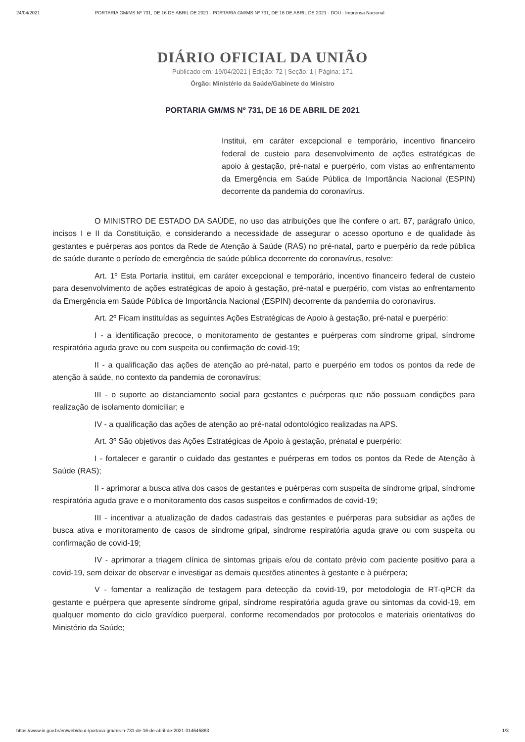24/04/2021 PORTARIA GM/MS Nº 731, DE 16 DE ABRIL DE 2021 - PORTARIA GM/MS Nº 731, DE 16 DE ABRIL DE 2021 - DOU - Imprensa Nacional
DIÁRIO OFICIAL DA UNIÃO
Publicado em: 19/04/2021 | Edição: 72 | Seção: 1 | Página: 171
Órgão: Ministério da Saúde/Gabinete do Ministro
PORTARIA GM/MS Nº 731, DE 16 DE ABRIL DE 2021
Institui, em caráter excepcional e temporário, incentivo financeiro federal de custeio para desenvolvimento de ações estratégicas de apoio à gestação, pré-natal e puerpério, com vistas ao enfrentamento da Emergência em Saúde Pública de Importância Nacional (ESPIN) decorrente da pandemia do coronavírus.
O MINISTRO DE ESTADO DA SAÚDE, no uso das atribuições que lhe confere o art. 87, parágrafo único, incisos I e II da Constituição, e considerando a necessidade de assegurar o acesso oportuno e de qualidade às gestantes e puérperas aos pontos da Rede de Atenção à Saúde (RAS) no pré-natal, parto e puerpério da rede pública de saúde durante o período de emergência de saúde pública decorrente do coronavírus, resolve:
Art. 1º Esta Portaria institui, em caráter excepcional e temporário, incentivo financeiro federal de custeio para desenvolvimento de ações estratégicas de apoio à gestação, pré-natal e puerpério, com vistas ao enfrentamento da Emergência em Saúde Pública de Importância Nacional (ESPIN) decorrente da pandemia do coronavírus.
Art. 2º Ficam instituídas as seguintes Ações Estratégicas de Apoio à gestação, pré-natal e puerpério:
I - a identificação precoce, o monitoramento de gestantes e puérperas com síndrome gripal, síndrome respiratória aguda grave ou com suspeita ou confirmação de covid-19;
II - a qualificação das ações de atenção ao pré-natal, parto e puerpério em todos os pontos da rede de atenção à saúde, no contexto da pandemia de coronavírus;
III - o suporte ao distanciamento social para gestantes e puérperas que não possuam condições para realização de isolamento domiciliar; e
IV - a qualificação das ações de atenção ao pré-natal odontológico realizadas na APS.
Art. 3º São objetivos das Ações Estratégicas de Apoio à gestação, prénatal e puerpério:
I - fortalecer e garantir o cuidado das gestantes e puérperas em todos os pontos da Rede de Atenção à Saúde (RAS);
II - aprimorar a busca ativa dos casos de gestantes e puérperas com suspeita de síndrome gripal, síndrome respiratória aguda grave e o monitoramento dos casos suspeitos e confirmados de covid-19;
III - incentivar a atualização de dados cadastrais das gestantes e puérperas para subsidiar as ações de busca ativa e monitoramento de casos de síndrome gripal, síndrome respiratória aguda grave ou com suspeita ou confirmação de covid-19;
IV - aprimorar a triagem clínica de sintomas gripais e/ou de contato prévio com paciente positivo para a covid-19, sem deixar de observar e investigar as demais questões atinentes à gestante e à puérpera;
V - fomentar a realização de testagem para detecção da covid-19, por metodologia de RT-qPCR da gestante e puérpera que apresente síndrome gripal, síndrome respiratória aguda grave ou sintomas da covid-19, em qualquer momento do ciclo gravídico puerperal, conforme recomendados por protocolos e materiais orientativos do Ministério da Saúde;
https://www.in.gov.br/en/web/dou/-/portaria-gm/ms-n-731-de-16-de-abril-de-2021-314645863 1/3